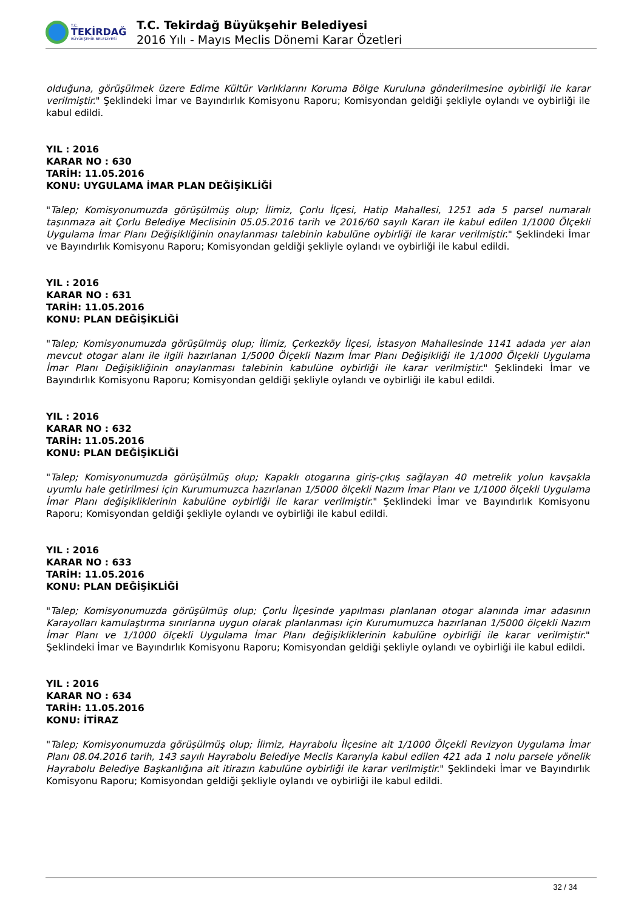T.C.
TEKİRDAĞ
BÜYÜKŞEHİR BELEDİYESİ
T.C. Tekirdağ Büyükşehir Belediyesi
2016 Yılı - Mayıs Meclis Dönemi Karar Özetleri
olduğuna, görüşülmek üzere Edirne Kültür Varlıklarını Koruma Bölge Kuruluna gönderilmesine oybirliği ile karar verilmiştir." Şeklindeki İmar ve Bayındırlık Komisyonu Raporu; Komisyondan geldiği şekliyle oylandı ve oybirliği ile kabul edildi.
YIL : 2016
KARAR NO : 630
TARİH: 11.05.2016
KONU: UYGULAMA İMAR PLAN DEĞİŞİKLİĞİ
"Talep; Komisyonumuzda görüşülmüş olup; İlimiz, Çorlu İlçesi, Hatip Mahallesi, 1251 ada 5 parsel numaralı taşınmaza ait Çorlu Belediye Meclisinin 05.05.2016 tarih ve 2016/60 sayılı Kararı ile kabul edilen 1/1000 Ölçekli Uygulama İmar Planı Değişikliğinin onaylanması talebinin kabulüne oybirliği ile karar verilmiştir." Şeklindeki İmar ve Bayındırlık Komisyonu Raporu; Komisyondan geldiği şekliyle oylandı ve oybirliği ile kabul edildi.
YIL : 2016
KARAR NO : 631
TARİH: 11.05.2016
KONU: PLAN DEĞİŞİKLİĞİ
"Talep; Komisyonumuzda görüşülmüş olup; İlimiz, Çerkezköy İlçesi, İstasyon Mahallesinde 1141 adada yer alan mevcut otogar alanı ile ilgili hazırlanan 1/5000 Ölçekli Nazım İmar Planı Değişikliği ile 1/1000 Ölçekli Uygulama İmar Planı Değişikliğinin onaylanması talebinin kabulüne oybirliği ile karar verilmiştir." Şeklindeki İmar ve Bayındırlık Komisyonu Raporu; Komisyondan geldiği şekliyle oylandı ve oybirliği ile kabul edildi.
YIL : 2016
KARAR NO : 632
TARİH: 11.05.2016
KONU: PLAN DEĞİŞİKLİĞİ
"Talep; Komisyonumuzda görüşülmüş olup; Kapaklı otogarına giriş-çıkış sağlayan 40 metrelik yolun kavşakla uyumlu hale getirilmesi için Kurumumuzca hazırlanan 1/5000 ölçekli Nazım İmar Planı ve 1/1000 ölçekli Uygulama İmar Planı değişikliklerinin kabulüne oybirliği ile karar verilmiştir." Şeklindeki İmar ve Bayındırlık Komisyonu Raporu; Komisyondan geldiği şekliyle oylandı ve oybirliği ile kabul edildi.
YIL : 2016
KARAR NO : 633
TARİH: 11.05.2016
KONU: PLAN DEĞİŞİKLİĞİ
"Talep; Komisyonumuzda görüşülmüş olup; Çorlu İlçesinde yapılması planlanan otogar alanında imar adasının Karayolları kamulaştırma sınırlarına uygun olarak planlanması için Kurumumuzca hazırlanan 1/5000 ölçekli Nazım İmar Planı ve 1/1000 ölçekli Uygulama İmar Planı değişikliklerinin kabulüne oybirliği ile karar verilmiştir." Şeklindeki İmar ve Bayındırlık Komisyonu Raporu; Komisyondan geldiği şekliyle oylandı ve oybirliği ile kabul edildi.
YIL : 2016
KARAR NO : 634
TARİH: 11.05.2016
KONU: İTİRAZ
"Talep; Komisyonumuzda görüşülmüş olup; İlimiz, Hayrabolu İlçesine ait 1/1000 Ölçekli Revizyon Uygulama İmar Planı 08.04.2016 tarih, 143 sayılı Hayrabolu Belediye Meclis Kararıyla kabul edilen 421 ada 1 nolu parsele yönelik Hayrabolu Belediye Başkanlığına ait itirazın kabulüne oybirliği ile karar verilmiştir." Şeklindeki İmar ve Bayındırlık Komisyonu Raporu; Komisyondan geldiği şekliyle oylandı ve oybirliği ile kabul edildi.
32 / 34